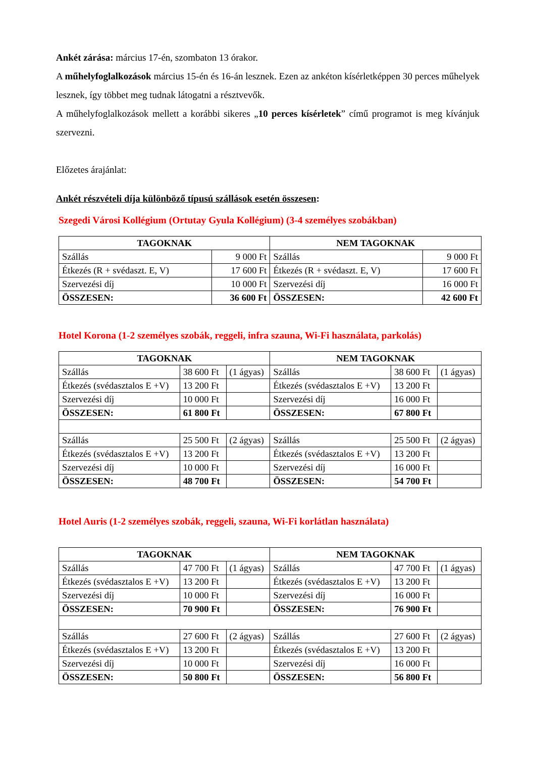Ankét zárása: március 17-én, szombaton 13 órakor.
A műhelyfoglalkozások március 15-én és 16-án lesznek. Ezen az ankéton kísérletképpen 30 perces műhelyek lesznek, így többet meg tudnak látogatni a résztvevők.
A műhelyfoglalkozások mellett a korábbi sikeres „10 perces kísérletek” című programot is meg kívánjuk szervezni.
Előzetes árajánlat:
Ankét részvételi díja különböző típusú szállások esetén összesen:
Szegedi Városi Kollégium (Ortutay Gyula Kollégium) (3-4 személyes szobákban)
| TAGOKNAK | | NEM TAGOKNAK | |
| --- | --- | --- | --- |
| Szállás | 9 000 Ft | Szállás | 9 000 Ft |
| Étkezés (R + svédaszt. E, V) | 17 600 Ft | Étkezés (R + svédaszt. E, V) | 17 600 Ft |
| Szervezési díj | 10 000 Ft | Szervezési díj | 16 000 Ft |
| ÖSSZESEN: | 36 600 Ft | ÖSSZESEN: | 42 600 Ft |
Hotel Korona (1-2 személyes szobák, reggeli, infra szauna, Wi-Fi használata, parkolás)
| TAGOKNAK | | | NEM TAGOKNAK | | |
| --- | --- | --- | --- | --- | --- |
| Szállás | 38 600 Ft | (1 ágyas) | Szállás | 38 600 Ft | (1 ágyas) |
| Étkezés (svédasztalos E +V) | 13 200 Ft | | Étkezés (svédasztalos E +V) | 13 200 Ft | |
| Szervezési díj | 10 000 Ft | | Szervezési díj | 16 000 Ft | |
| ÖSSZESEN: | 61 800 Ft | | ÖSSZESEN: | 67 800 Ft | |
| Szállás | 25 500 Ft | (2 ágyas) | Szállás | 25 500 Ft | (2 ágyas) |
| Étkezés (svédasztalos E +V) | 13 200 Ft | | Étkezés (svédasztalos E +V) | 13 200 Ft | |
| Szervezési díj | 10 000 Ft | | Szervezési díj | 16 000 Ft | |
| ÖSSZESEN: | 48 700 Ft | | ÖSSZESEN: | 54 700 Ft | |
Hotel Auris (1-2 személyes szobák, reggeli, szauna, Wi-Fi korlátlan használata)
| TAGOKNAK | | | NEM TAGOKNAK | | |
| --- | --- | --- | --- | --- | --- |
| Szállás | 47 700 Ft | (1 ágyas) | Szállás | 47 700 Ft | (1 ágyas) |
| Étkezés (svédasztalos E +V) | 13 200 Ft | | Étkezés (svédasztalos E +V) | 13 200 Ft | |
| Szervezési díj | 10 000 Ft | | Szervezési díj | 16 000 Ft | |
| ÖSSZESEN: | 70 900 Ft | | ÖSSZESEN: | 76 900 Ft | |
| Szállás | 27 600 Ft | (2 ágyas) | Szállás | 27 600 Ft | (2 ágyas) |
| Étkezés (svédasztalos E +V) | 13 200 Ft | | Étkezés (svédasztalos E +V) | 13 200 Ft | |
| Szervezési díj | 10 000 Ft | | Szervezési díj | 16 000 Ft | |
| ÖSSZESEN: | 50 800 Ft | | ÖSSZESEN: | 56 800 Ft | |